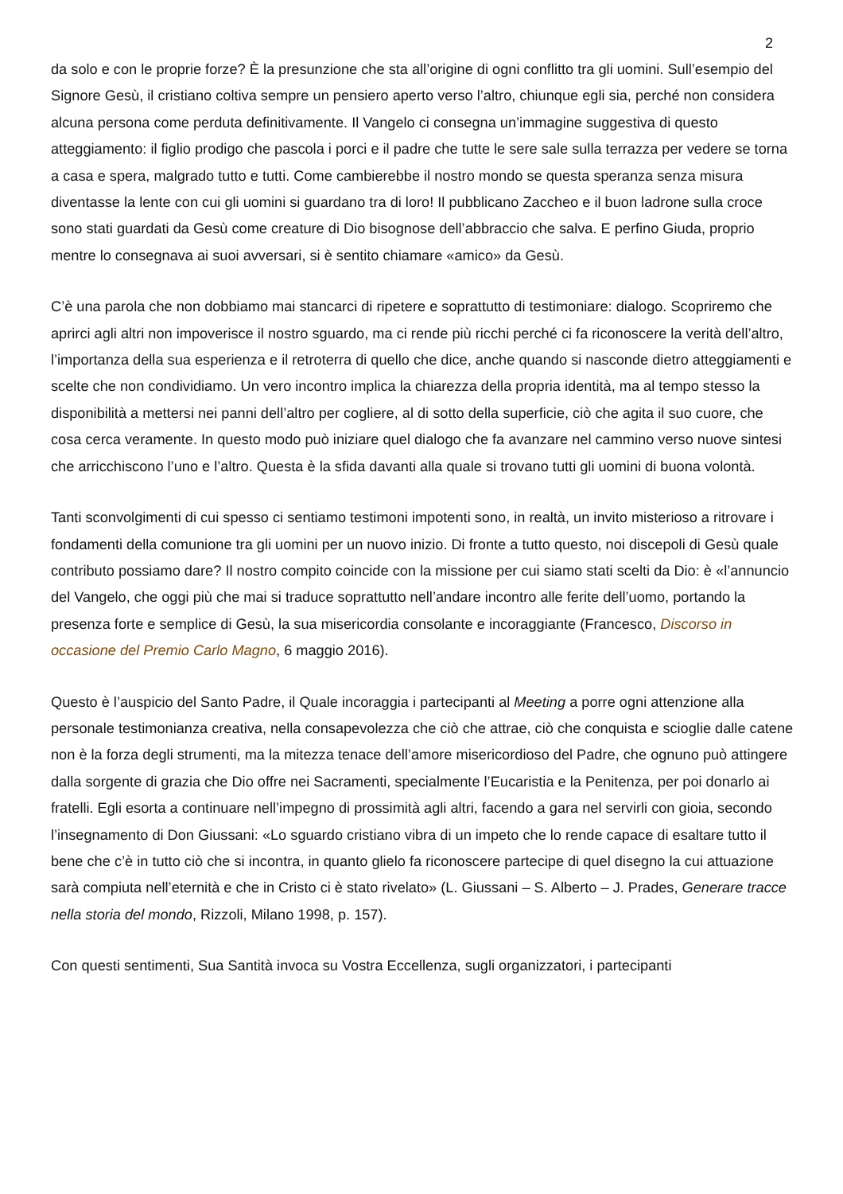2
da solo e con le proprie forze? È la presunzione che sta all’origine di ogni conflitto tra gli uomini. Sull’esempio del Signore Gesù, il cristiano coltiva sempre un pensiero aperto verso l’altro, chiunque egli sia, perché non considera alcuna persona come perduta definitivamente. Il Vangelo ci consegna un’immagine suggestiva di questo atteggiamento: il figlio prodigo che pascola i porci e il padre che tutte le sere sale sulla terrazza per vedere se torna a casa e spera, malgrado tutto e tutti. Come cambierebbe il nostro mondo se questa speranza senza misura diventasse la lente con cui gli uomini si guardano tra di loro! Il pubblicano Zaccheo e il buon ladrone sulla croce sono stati guardati da Gesù come creature di Dio bisognose dell’abbraccio che salva. E perfino Giuda, proprio mentre lo consegnava ai suoi avversari, si è sentito chiamare «amico» da Gesù.
C’è una parola che non dobbiamo mai stancarci di ripetere e soprattutto di testimoniare: dialogo. Scopriremo che aprirci agli altri non impoverisce il nostro sguardo, ma ci rende più ricchi perché ci fa riconoscere la verità dell’altro, l’importanza della sua esperienza e il retroterra di quello che dice, anche quando si nasconde dietro atteggiamenti e scelte che non condividiamo. Un vero incontro implica la chiarezza della propria identità, ma al tempo stesso la disponibilità a mettersi nei panni dell’altro per cogliere, al di sotto della superficie, ciò che agita il suo cuore, che cosa cerca veramente. In questo modo può iniziare quel dialogo che fa avanzare nel cammino verso nuove sintesi che arricchiscono l’uno e l’altro. Questa è la sfida davanti alla quale si trovano tutti gli uomini di buona volontà.
Tanti sconvolgimenti di cui spesso ci sentiamo testimoni impotenti sono, in realtà, un invito misterioso a ritrovare i fondamenti della comunione tra gli uomini per un nuovo inizio. Di fronte a tutto questo, noi discepoli di Gesù quale contributo possiamo dare? Il nostro compito coincide con la missione per cui siamo stati scelti da Dio: è «l’annuncio del Vangelo, che oggi più che mai si traduce soprattutto nell’andare incontro alle ferite dell’uomo, portando la presenza forte e semplice di Gesù, la sua misericordia consolante e incoraggiante (Francesco, Discorso in occasione del Premio Carlo Magno, 6 maggio 2016).
Questo è l’auspicio del Santo Padre, il Quale incoraggia i partecipanti al Meeting a porre ogni attenzione alla personale testimonianza creativa, nella consapevolezza che ciò che attrae, ciò che conquista e scioglie dalle catene non è la forza degli strumenti, ma la mitezza tenace dell’amore misericordioso del Padre, che ognuno può attingere dalla sorgente di grazia che Dio offre nei Sacramenti, specialmente l’Eucaristia e la Penitenza, per poi donarlo ai fratelli. Egli esorta a continuare nell’impegno di prossimità agli altri, facendo a gara nel servirli con gioia, secondo l’insegnamento di Don Giussani: «Lo sguardo cristiano vibra di un impeto che lo rende capace di esaltare tutto il bene che c’è in tutto ciò che si incontra, in quanto glielo fa riconoscere partecipe di quel disegno la cui attuazione sarà compiuta nell’eternità e che in Cristo ci è stato rivelato» (L. Giussani – S. Alberto – J. Prades, Generare tracce nella storia del mondo, Rizzoli, Milano 1998, p. 157).
Con questi sentimenti, Sua Santità invoca su Vostra Eccellenza, sugli organizzatori, i partecipanti